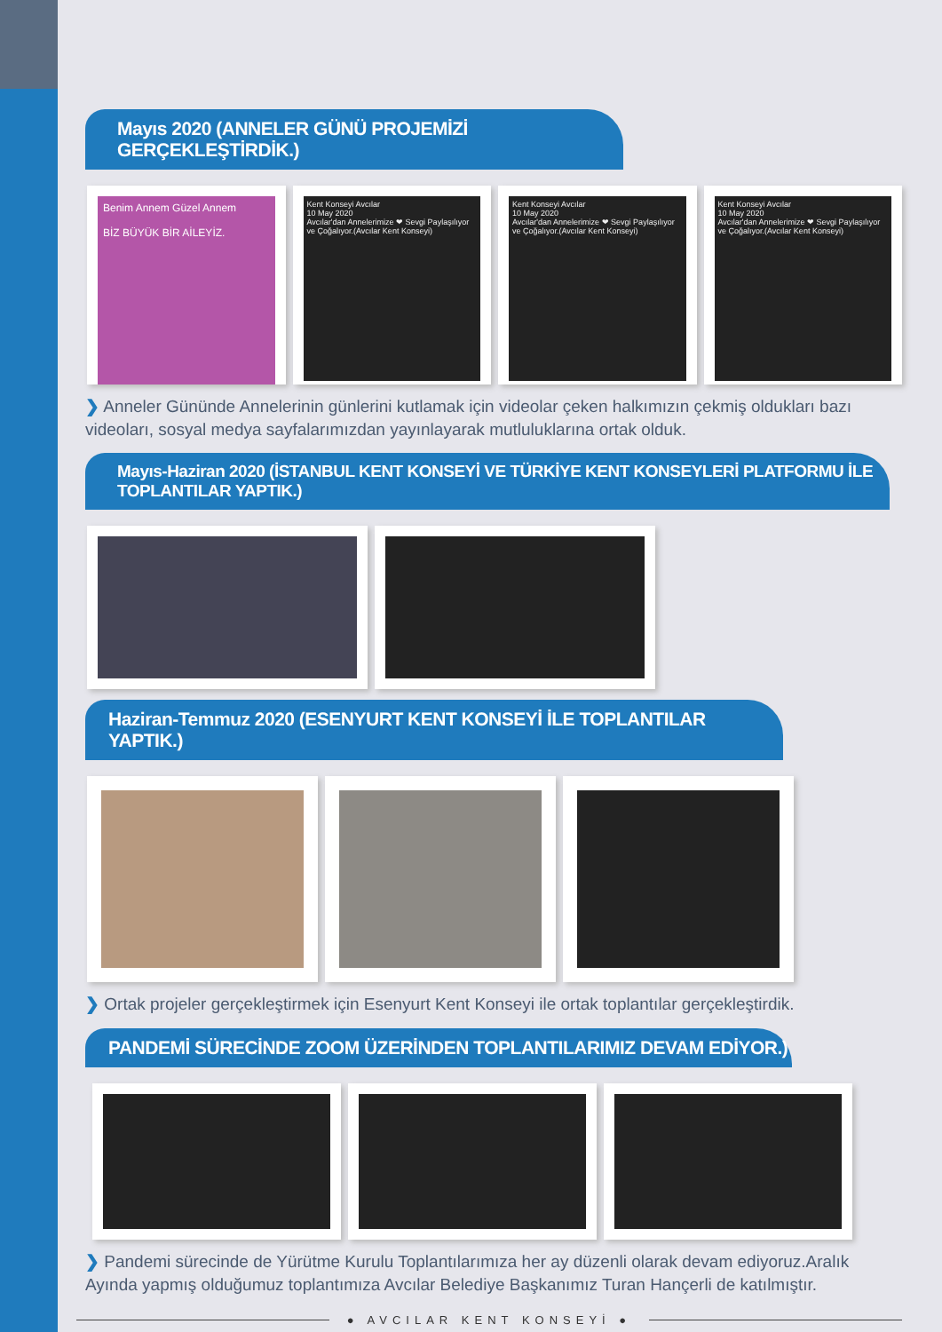Mayıs 2020 (ANNELER GÜNÜ PROJEMİZİ GERÇEKLEŞTİRDİK.)
Benim Annem Güzel Annem
BİZ BÜYÜK BİR AİLEYİZ.
Kent Konseyi Avcılar
10 May 2020
Avcılar'dan Annelerimize ❤ Sevgi Paylaşılıyor ve Çoğalıyor.(Avcılar Kent Konseyi)
Kent Konseyi Avcılar
10 May 2020
Avcılar'dan Annelerimize ❤ Sevgi Paylaşılıyor ve Çoğalıyor.(Avcılar Kent Konseyi)
Kent Konseyi Avcılar
10 May 2020
Avcılar'dan Annelerimize ❤ Sevgi Paylaşılıyor ve Çoğalıyor.(Avcılar Kent Konseyi)
❯ Anneler Gününde Annelerinin günlerini kutlamak için videolar çeken halkımızın çekmiş oldukları bazı videoları, sosyal medya sayfalarımızdan yayınlayarak mutluluklarına ortak olduk.
Mayıs-Haziran 2020 (İSTANBUL KENT KONSEYİ VE TÜRKİYE KENT KONSEYLERİ PLATFORMU İLE TOPLANTILAR YAPTIK.)
Haziran-Temmuz 2020 (ESENYURT KENT KONSEYİ İLE TOPLANTILAR YAPTIK.)
❯ Ortak projeler gerçekleştirmek için Esenyurt Kent Konseyi ile ortak toplantılar gerçekleştirdik.
PANDEMİ SÜRECİNDE ZOOM ÜZERİNDEN TOPLANTILARIMIZ DEVAM EDİYOR.)
❯ Pandemi sürecinde de Yürütme Kurulu Toplantılarımıza her ay düzenli olarak devam ediyoruz.Aralık Ayında yapmış olduğumuz toplantımıza Avcılar Belediye Başkanımız Turan Hançerli de katılmıştır.
● AVCILAR KENT KONSEYİ ●